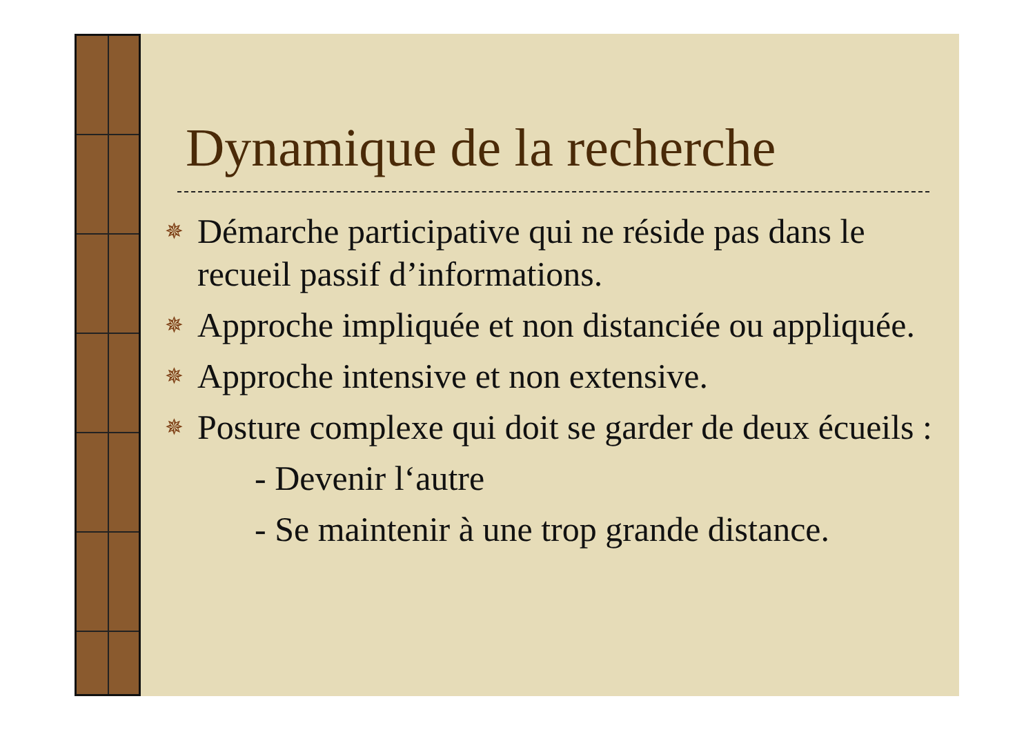Dynamique de la recherche
✵ Démarche participative qui ne réside pas dans le recueil passif d’informations.
✵ Approche impliquée et non distanciée ou appliquée.
✵ Approche intensive et non extensive.
✵ Posture complexe qui doit se garder de deux écueils :
- Devenir l‘autre
- Se maintenir à une trop grande distance.